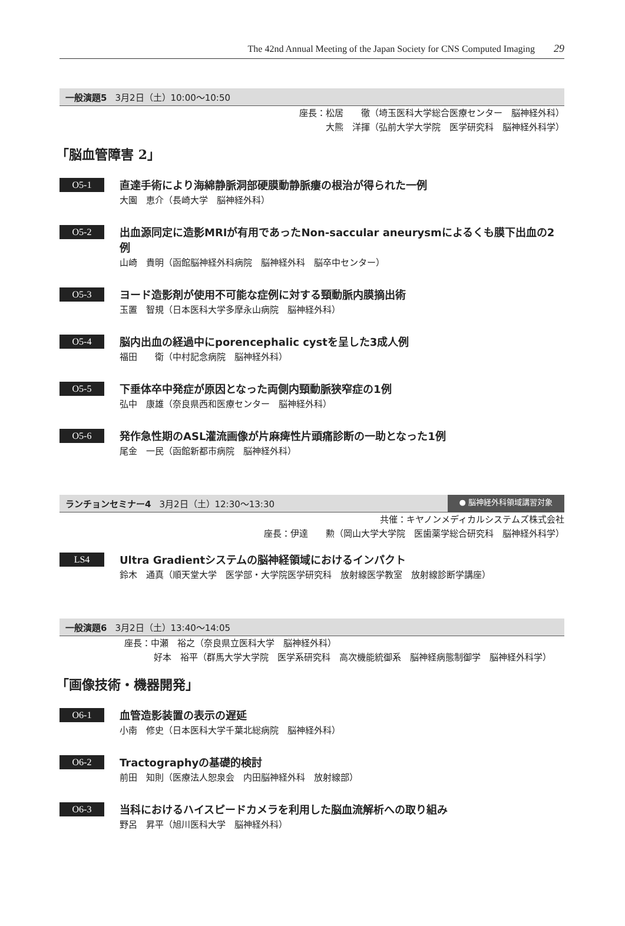The 42nd Annual Meeting of the Japan Society for CNS Computed Imaging 29
一般演題5 3月2日（土）10:00～10:50
座長：松居　　徹（埼玉医科大学総合医療センター　脳神経外科）
大熊　洋揮（弘前大学大学院　医学研究科　脳神経外科学）
「脳血管障害 2」
O5-1
直達手術により海綿静脈洞部硬膜動静脈瘻の根治が得られた一例
大園　恵介（長崎大学　脳神経外科）
O5-2
出血源同定に造影MRIが有用であったNon-saccular aneurysmによるくも膜下出血の2例
山崎　貴明（函館脳神経外科病院　脳神経外科　脳卒中センター）
O5-3
ヨード造影剤が使用不可能な症例に対する頸動脈内膜摘出術
玉置　智規（日本医科大学多摩永山病院　脳神経外科）
O5-4
脳内出血の経過中にporencephalic cystを呈した3成人例
福田　　衛（中村記念病院　脳神経外科）
O5-5
下垂体卒中発症が原因となった両側内頸動脈狭窄症の1例
弘中　康雄（奈良県西和医療センター　脳神経外科）
O5-6
発作急性期のASL灌流画像が片麻痺性片頭痛診断の一助となった1例
尾金　一民（函館新都市病院　脳神経外科）
ランチョンセミナー4 3月2日（土）12:30～13:30 ● 脳神経外科領域講習対象
共催：キヤノンメディカルシステムズ株式会社
座長：伊達　　勲（岡山大学大学院　医歯薬学総合研究科　脳神経外科学）
LS4
Ultra Gradientシステムの脳神経領域におけるインパクト
鈴木　通真（順天堂大学　医学部・大学院医学研究科　放射線医学教室　放射線診断学講座）
一般演題6 3月2日（土）13:40～14:05
座長：中瀬　裕之（奈良県立医科大学　脳神経外科）
好本　裕平（群馬大学大学院　医学系研究科　高次機能統御系　脳神経病態制御学　脳神経外科学）
「画像技術・機器開発」
O6-1
血管造影装置の表示の遅延
小南　修史（日本医科大学千葉北総病院　脳神経外科）
O6-2
Tractographyの基礎的検討
前田　知則（医療法人恕泉会　内田脳神経外科　放射線部）
O6-3
当科におけるハイスピードカメラを利用した脳血流解析への取り組み
野呂　昇平（旭川医科大学　脳神経外科）